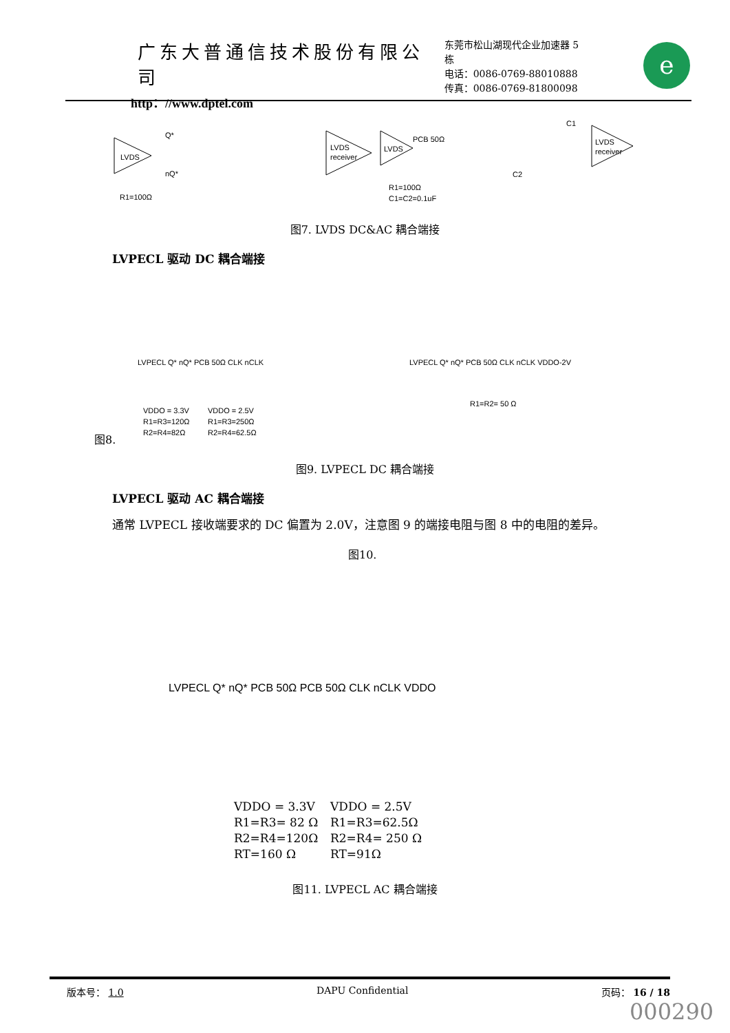广东大普通信技术股份有限公司
http：//www.dptel.com
东莞市松山湖现代企业加速器 5 栋
电话：0086-0769-88010888
传真：0086-0769-81800098
e
LVDS
LVDS
receiver
R1=100Ω
Q*
nQ*
LVDS
PCB 50Ω
LVDS
receiver
C1
C2
R1=100Ω
C1=C2=0.1uF
图7. LVDS DC&AC 耦合端接
LVPECL 驱动 DC 耦合端接
VDDO = 3.3V
R1=R3=120Ω
R2=R4=82Ω
VDDO = 2.5V
R1=R3=250Ω
R2=R4=62.5Ω
R1=R2= 50 Ω
LVPECL Q* nQ* PCB 50Ω CLK nCLK
LVPECL Q* nQ* PCB 50Ω CLK nCLK VDDO-2V
图8.
图9. LVPECL DC 耦合端接
LVPECL 驱动 AC 耦合端接
通常 LVPECL 接收端要求的 DC 偏置为 2.0V，注意图 9 的端接电阻与图 8 中的电阻的差异。
图10.
LVPECL Q* nQ* PCB 50Ω PCB 50Ω CLK nCLK VDDO
VDDO = 3.3V
R1=R3= 82 Ω
R2=R4=120Ω
RT=160 Ω
VDDO = 2.5V
R1=R3=62.5Ω
R2=R4= 250 Ω
RT=91Ω
图11. LVPECL AC 耦合端接
版本号： 1.0 DAPU Confidential 页码： 16 / 18
000290